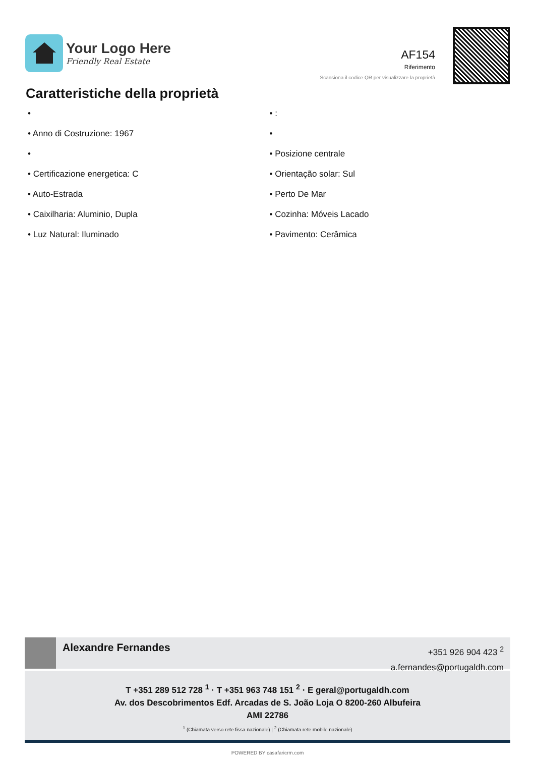Your Logo Here
Friendly Real Estate
AF154
Riferimento
Scansiona il codice QR per visualizzare la proprietà
Caratteristiche della proprietà
•
• Anno di Costruzione: 1967
•
• Certificazione energetica: C
• Auto-Estrada
• Caixilharia: Aluminio, Dupla
• Luz Natural: Iluminado
• :
•
• Posizione centrale
• Orientação solar: Sul
• Perto De Mar
• Cozinha: Móveis Lacado
• Pavimento: Cerâmica
Alexandre Fernandes
+351 926 904 423 <sup>2</sup>
a.fernandes@portugaldh.com
T +351 289 512 728 <sup>1</sup> · T +351 963 748 151 <sup>2</sup> · E geral@portugaldh.com
Av. dos Descobrimentos Edf. Arcadas de S. João Loja O 8200-260 Albufeira
AMI 22786
<sup>1</sup> (Chiamata verso rete fissa nazionale) | <sup>2</sup> (Chiamata rete mobile nazionale)
POWERED BY casafaricrm.com